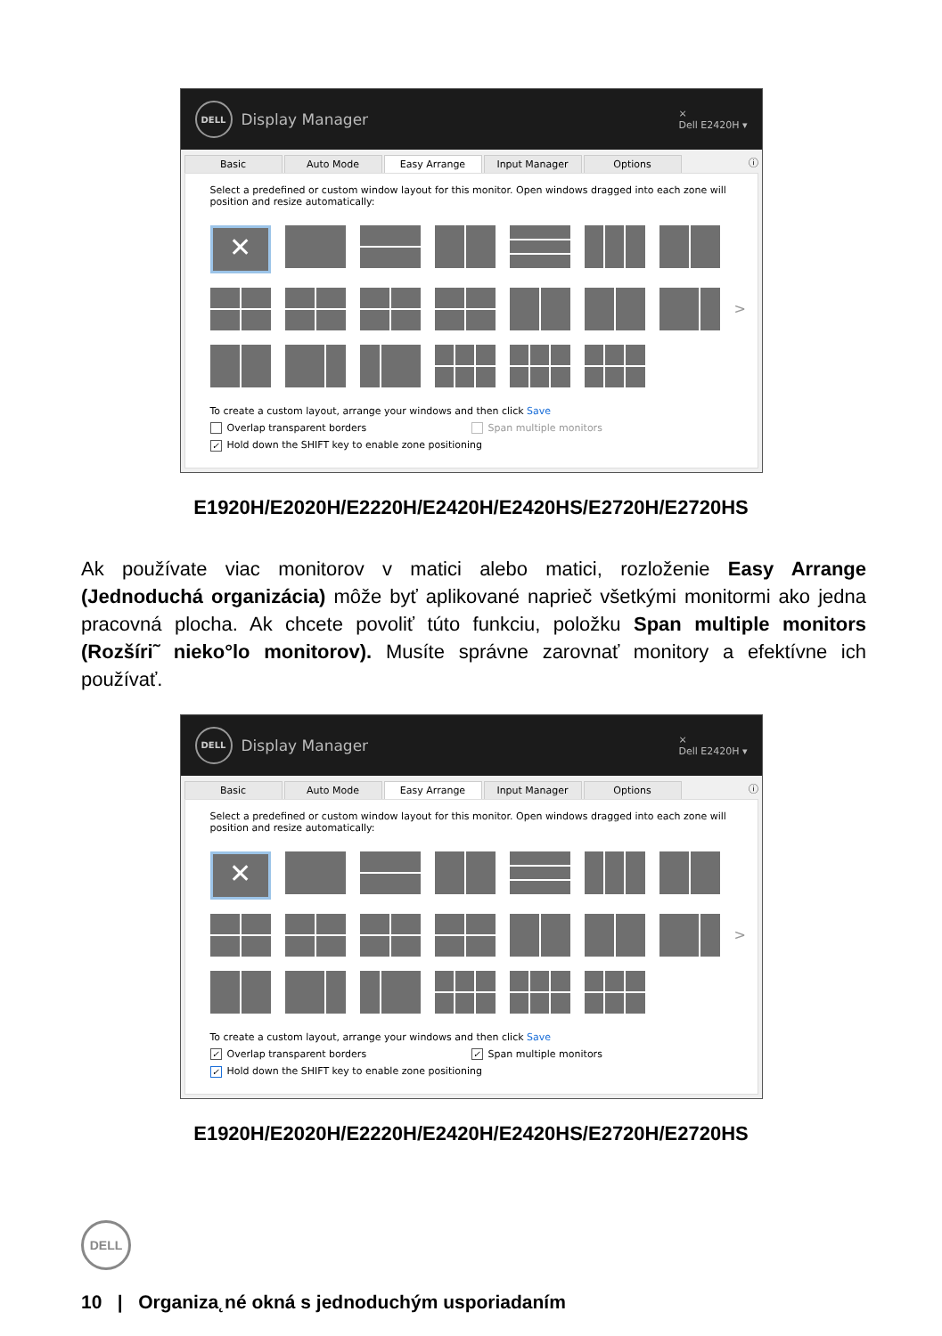DELL Display Manager
×
Dell E2420H ▾
Basic Auto Mode Easy Arrange Input Manager Options
ⓘ
Select a predefined or custom window layout for this monitor. Open windows dragged into each zone will position and resize automatically:
✕
>
To create a custom layout, arrange your windows and then click Save
Overlap transparent borders Span multiple monitors
✓ Hold down the SHIFT key to enable zone positioning
E1920H/E2020H/E2220H/E2420H/E2420HS/E2720H/E2720HS
Ak používate viac monitorov v matici alebo matici, rozloženie Easy Arrange (Jednoduchá organizácia) môže byť aplikované naprieč všetkými monitormi ako jedna pracovná plocha. Ak chcete povoliť túto funkciu, položku Span multiple monitors (Rozšíri˜ nieko°lo monitorov). Musíte správne zarovnať monitory a efektívne ich používať.
DELL Display Manager
×
Dell E2420H ▾
Basic Auto Mode Easy Arrange Input Manager Options
ⓘ
Select a predefined or custom window layout for this monitor. Open windows dragged into each zone will position and resize automatically:
✕
>
To create a custom layout, arrange your windows and then click Save
✓ Overlap transparent borders ✓ Span multiple monitors
✓ Hold down the SHIFT key to enable zone positioning
E1920H/E2020H/E2220H/E2420H/E2420HS/E2720H/E2720HS
DELL
10 | Organiza˛né okná s jednoduchým usporiadaním